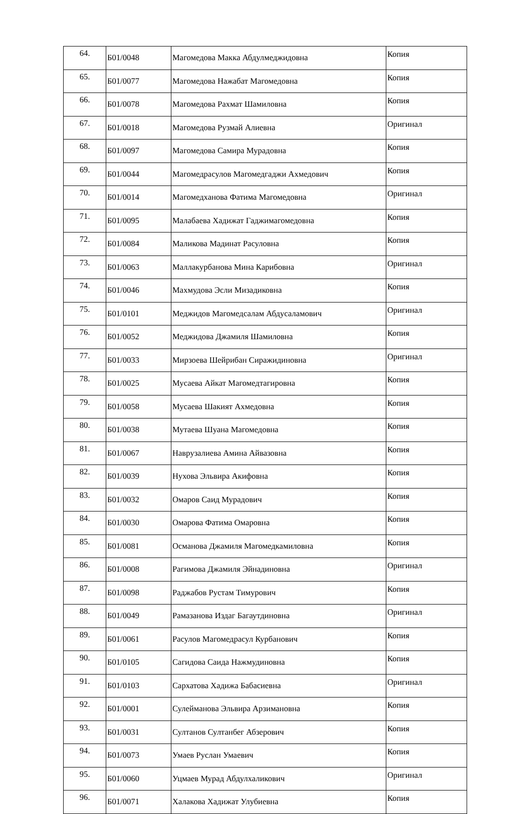| 64. | Б01/0048 | Магомедова Макка Абдулмеджидовна | Копия |
| 65. | Б01/0077 | Магомедова Нажабат Магомедовна | Копия |
| 66. | Б01/0078 | Магомедова Рахмат Шамиловна | Копия |
| 67. | Б01/0018 | Магомедова Рузмай Алиевна | Оригинал |
| 68. | Б01/0097 | Магомедова Самира Мурадовна | Копия |
| 69. | Б01/0044 | Магомедрасулов Магомедгаджи Ахмедович | Копия |
| 70. | Б01/0014 | Магомедханова Фатима Магомедовна | Оригинал |
| 71. | Б01/0095 | Малабаева Хадижат Гаджимагомедовна | Копия |
| 72. | Б01/0084 | Маликова Мадинат Расуловна | Копия |
| 73. | Б01/0063 | Маллакурбанова Мина Карибовна | Оригинал |
| 74. | Б01/0046 | Махмудова Эсли Мизадиковна | Копия |
| 75. | Б01/0101 | Меджидов Магомедсалам Абдусаламович | Оригинал |
| 76. | Б01/0052 | Меджидова Джамиля Шамиловна | Копия |
| 77. | Б01/0033 | Мирзоева Шейрибан Сиражидиновна | Оригинал |
| 78. | Б01/0025 | Мусаева Айкат Магомедтагировна | Копия |
| 79. | Б01/0058 | Мусаева Шакият Ахмедовна | Копия |
| 80. | Б01/0038 | Мутаева Шуана Магомедовна | Копия |
| 81. | Б01/0067 | Наврузалиева Амина Айвазовна | Копия |
| 82. | Б01/0039 | Нухова Эльвира Акифовна | Копия |
| 83. | Б01/0032 | Омаров Саид Мурадович | Копия |
| 84. | Б01/0030 | Омарова Фатима Омаровна | Копия |
| 85. | Б01/0081 | Османова Джамиля Магомедкамиловна | Копия |
| 86. | Б01/0008 | Рагимова Джамиля Эйнадиновна | Оригинал |
| 87. | Б01/0098 | Раджабов Рустам Тимурович | Копия |
| 88. | Б01/0049 | Рамазанова Издаг Багаутдиновна | Оригинал |
| 89. | Б01/0061 | Расулов Магомедрасул Курбанович | Копия |
| 90. | Б01/0105 | Сагидова Саида Нажмудиновна | Копия |
| 91. | Б01/0103 | Сархатова Хадижа Бабасиевна | Оригинал |
| 92. | Б01/0001 | Сулейманова Эльвира Арзимановна | Копия |
| 93. | Б01/0031 | Султанов Султанбег Абзерович | Копия |
| 94. | Б01/0073 | Умаев Руслан Умаевич | Копия |
| 95. | Б01/0060 | Уцмаев Мурад Абдулхаликович | Оригинал |
| 96. | Б01/0071 | Халакова Хадижат Улубиевна | Копия |